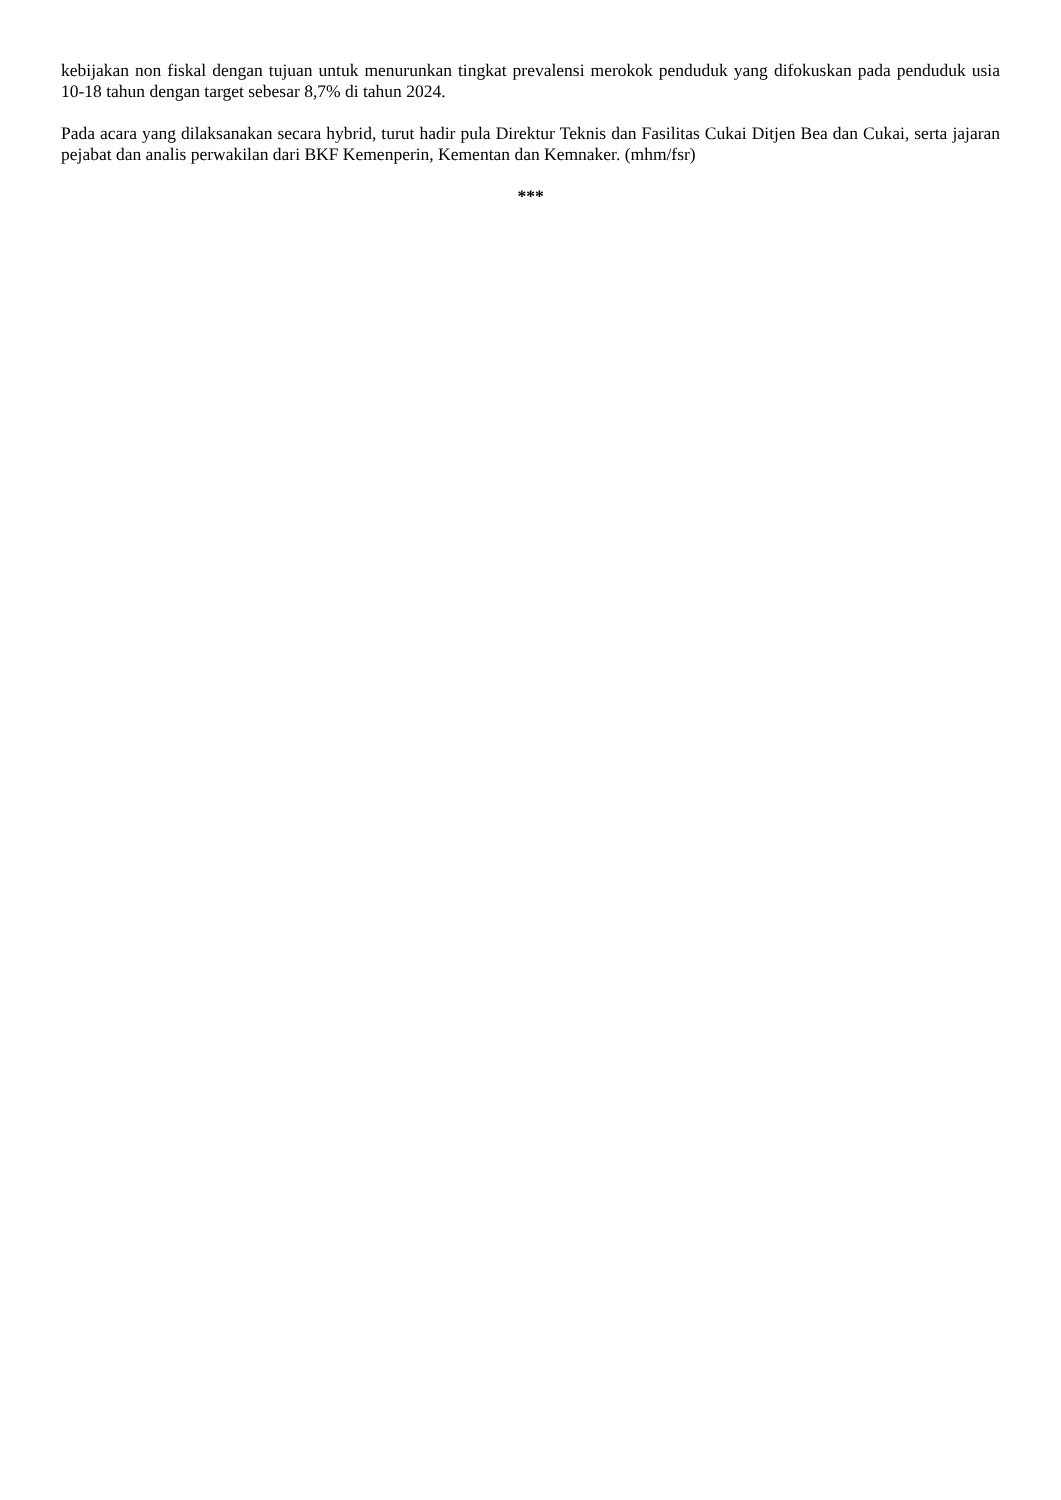kebijakan non fiskal dengan tujuan untuk menurunkan tingkat prevalensi merokok penduduk yang difokuskan pada penduduk usia 10-18 tahun dengan target sebesar 8,7% di tahun 2024.
Pada acara yang dilaksanakan secara hybrid, turut hadir pula Direktur Teknis dan Fasilitas Cukai Ditjen Bea dan Cukai, serta jajaran pejabat dan analis perwakilan dari BKF Kemenperin, Kementan dan Kemnaker. (mhm/fsr)
***